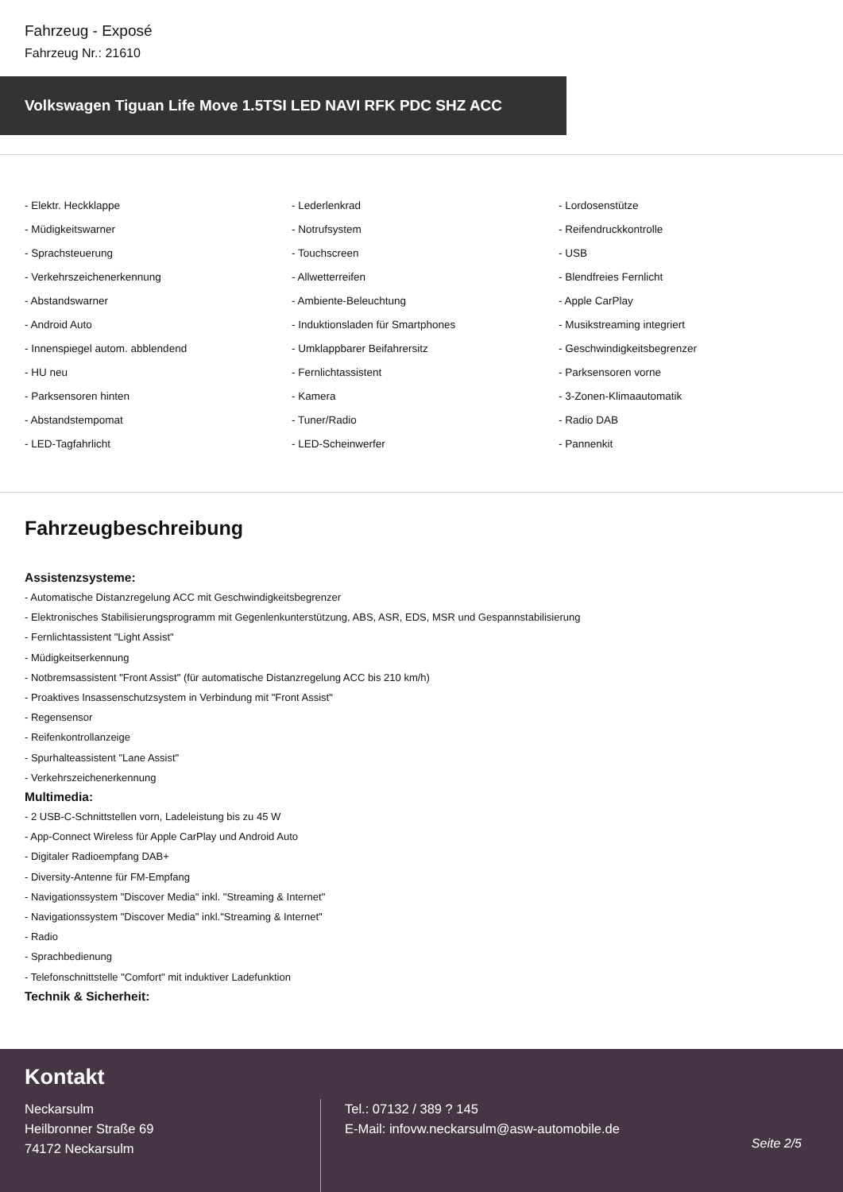Fahrzeug - Exposé
Fahrzeug Nr.: 21610
Volkswagen Tiguan Life Move 1.5TSI LED NAVI RFK PDC SHZ ACC
- Elektr. Heckklappe
- Lederlenkrad
- Lordosenstütze
- Müdigkeitswarner
- Notrufsystem
- Reifendruckkontrolle
- Sprachsteuerung
- Touchscreen
- USB
- Verkehrszeichenerkennung
- Allwetterreifen
- Blendfreies Fernlicht
- Abstandswarner
- Ambiente-Beleuchtung
- Apple CarPlay
- Android Auto
- Induktionsladen für Smartphones
- Musikstreaming integriert
- Innenspiegel autom. abblendend
- Umklappbarer Beifahrersitz
- Geschwindigkeitsbegrenzer
- HU neu
- Fernlichtassistent
- Parksensoren vorne
- Parksensoren hinten
- Kamera
- 3-Zonen-Klimaautomatik
- Abstandstempomat
- Tuner/Radio
- Radio DAB
- LED-Tagfahrlicht
- LED-Scheinwerfer
- Pannenkit
Fahrzeugbeschreibung
Assistenzsysteme:
- Automatische Distanzregelung ACC mit Geschwindigkeitsbegrenzer
- Elektronisches Stabilisierungsprogramm mit Gegenlenkunterstützung, ABS, ASR, EDS, MSR und Gespannstabilisierung
- Fernlichtassistent "Light Assist"
- Müdigkeitserkennung
- Notbremsassistent "Front Assist" (für automatische Distanzregelung ACC bis 210 km/h)
- Proaktives Insassenschutzsystem in Verbindung mit "Front Assist"
- Regensensor
- Reifenkontrollanzeige
- Spurhalteassistent "Lane Assist"
- Verkehrszeichenerkennung
Multimedia:
- 2 USB-C-Schnittstellen vorn, Ladeleistung bis zu 45 W
- App-Connect Wireless für Apple CarPlay und Android Auto
- Digitaler Radioempfang DAB+
- Diversity-Antenne für FM-Empfang
- Navigationssystem "Discover Media" inkl. "Streaming & Internet"
- Navigationssystem "Discover Media" inkl."Streaming & Internet"
- Radio
- Sprachbedienung
- Telefonschnittstelle "Comfort" mit induktiver Ladefunktion
Technik & Sicherheit:
Kontakt
Neckarsulm
Heilbronner Straße 69
74172 Neckarsulm
Tel.: 07132 / 389 ? 145
E-Mail: infovw.neckarsulm@asw-automobile.de
Seite 2/5